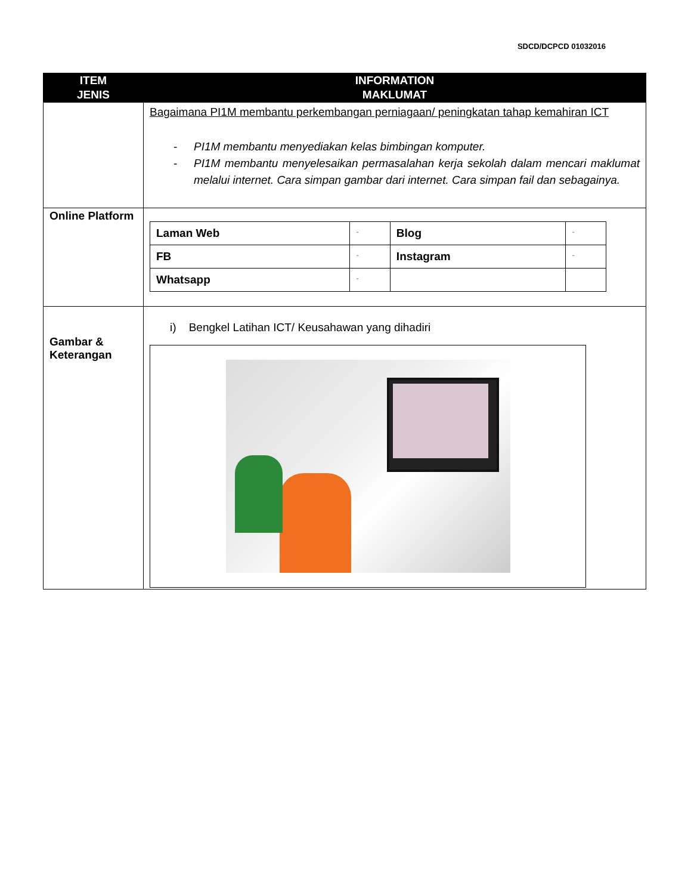SDCD/DCPCD 01032016
| ITEM JENIS | INFORMATION MAKLUMAT |
| --- | --- |
| | Bagaimana PI1M membantu perkembangan perniagaan/ peningkatan tahap kemahiran ICT - PI1M membantu menyediakan kelas bimbingan komputer. - PI1M membantu menyelesaikan permasalahan kerja sekolah dalam mencari maklumat melalui internet. Cara simpan gambar dari internet. Cara simpan fail dan sebagainya. |
| Online Platform | / Laman Web / - / Blog / - / / FB / - / Instagram / - / / Whatsapp / - / / / |
| Gambar & Keterangan | i) Bengkel Latihan ICT/ Keusahawan yang dihadiri |